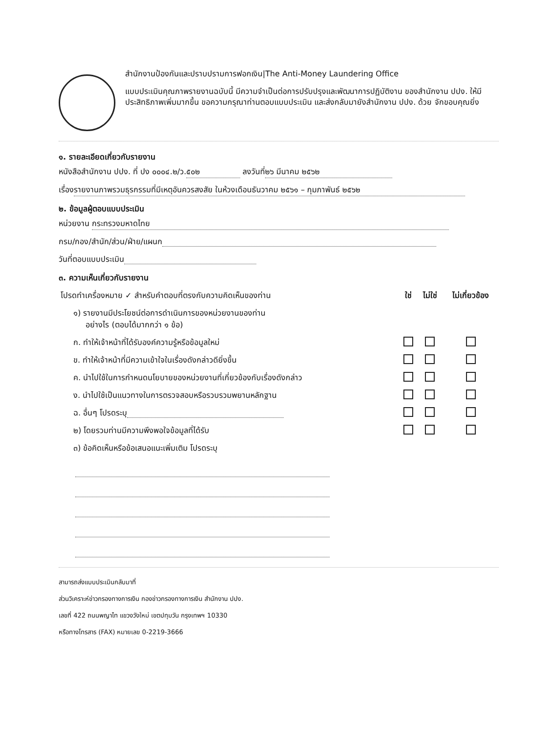สำนักงานป้องกันและปราบปรามการฟอกเงิน|The Anti-Money Laundering Office
แบบประเมินคุณภาพรายงานฉบับนี้ มีความจำเป็นต่อการปรับปรุงและพัฒนาการปฏิบัติงาน ของสำนักงาน ปปง. ให้มีประสิทธิภาพเพิ่มมากขึ้น ขอความกรุณาท่านตอบแบบประเมิน และส่งกลับมายังสำนักงาน ปปง. ด้วย จักขอบคุณยิ่ง
๑. รายละเอียดเกี่ยวกับรายงาน
หนังสือสำนักงาน ปปง. ที่ ปง ๐๐๐๔.๒/ว. ๕๐๒ ลงวันที่ ๒๖ มีนาคม ๒๕๖๒
เรื่อง รายงานภาพรวมธุรกรรมที่มีเหตุอันควรสงสัย ในห้วงเดือนธันวาคม ๒๕๖๑ – กุมภาพันธ์ ๒๕๖๒
๒. ข้อมูลผู้ตอบแบบประเมิน
หน่วยงาน กระทรวงมหาดไทย
กรม/กอง/สำนัก/ส่วน/ฝ่าย/แผนก
วันที่ตอบแบบประเมิน
๓. ความเห็นเกี่ยวกับรายงาน
| โปรดทำเครื่องหมาย ✓ สำหรับคำตอบที่ตรงกับความคิดเห็นของท่าน | ใช่ | ไม่ใช่ | ไม่เกี่ยวข้อง |
| ๑) รายงานมีประโยชน์ต่อการดำเนินการของหน่วยงานของท่าน อย่างไร (ตอบได้มากกว่า ๑ ข้อ) | | | |
| ก. ทำให้เจ้าหน้าที่ได้รับองค์ความรู้หรือข้อมูลใหม่ | | | |
| ข. ทำให้เจ้าหน้าที่มีความเข้าใจในเรื่องดังกล่าวดียิ่งขึ้น | | | |
| ค. นำไปใช้ในการกำหนดนโยบายของหน่วยงานที่เกี่ยวข้องกับเรื่องดังกล่าว | | | |
| ง. นำไปใช้เป็นแนวทางในการตรวจสอบหรือรวบรวมพยานหลักฐาน | | | |
| ฉ. อื่นๆ โปรดระบุ | | | |
| ๒) โดยรวมท่านมีความพึงพอใจข้อมูลที่ได้รับ | | | |
| ๓) ข้อคิดเห็นหรือข้อเสนอแนะเพิ่มเติม โปรดระบุ | | | |
สามารถส่งแบบประเมินกลับมาที่
ส่วนวิเคราะห์ข่าวกรองทางการเงิน กองข่าวกรองทางการเงิน สำนักงาน ปปง.
เลขที่ 422 ถนนพญาไท แขวงวังใหม่ เขตปทุมวัน กรุงเทพฯ 10330
หรือทางโทรสาร (FAX) หมายเลข 0-2219-3666